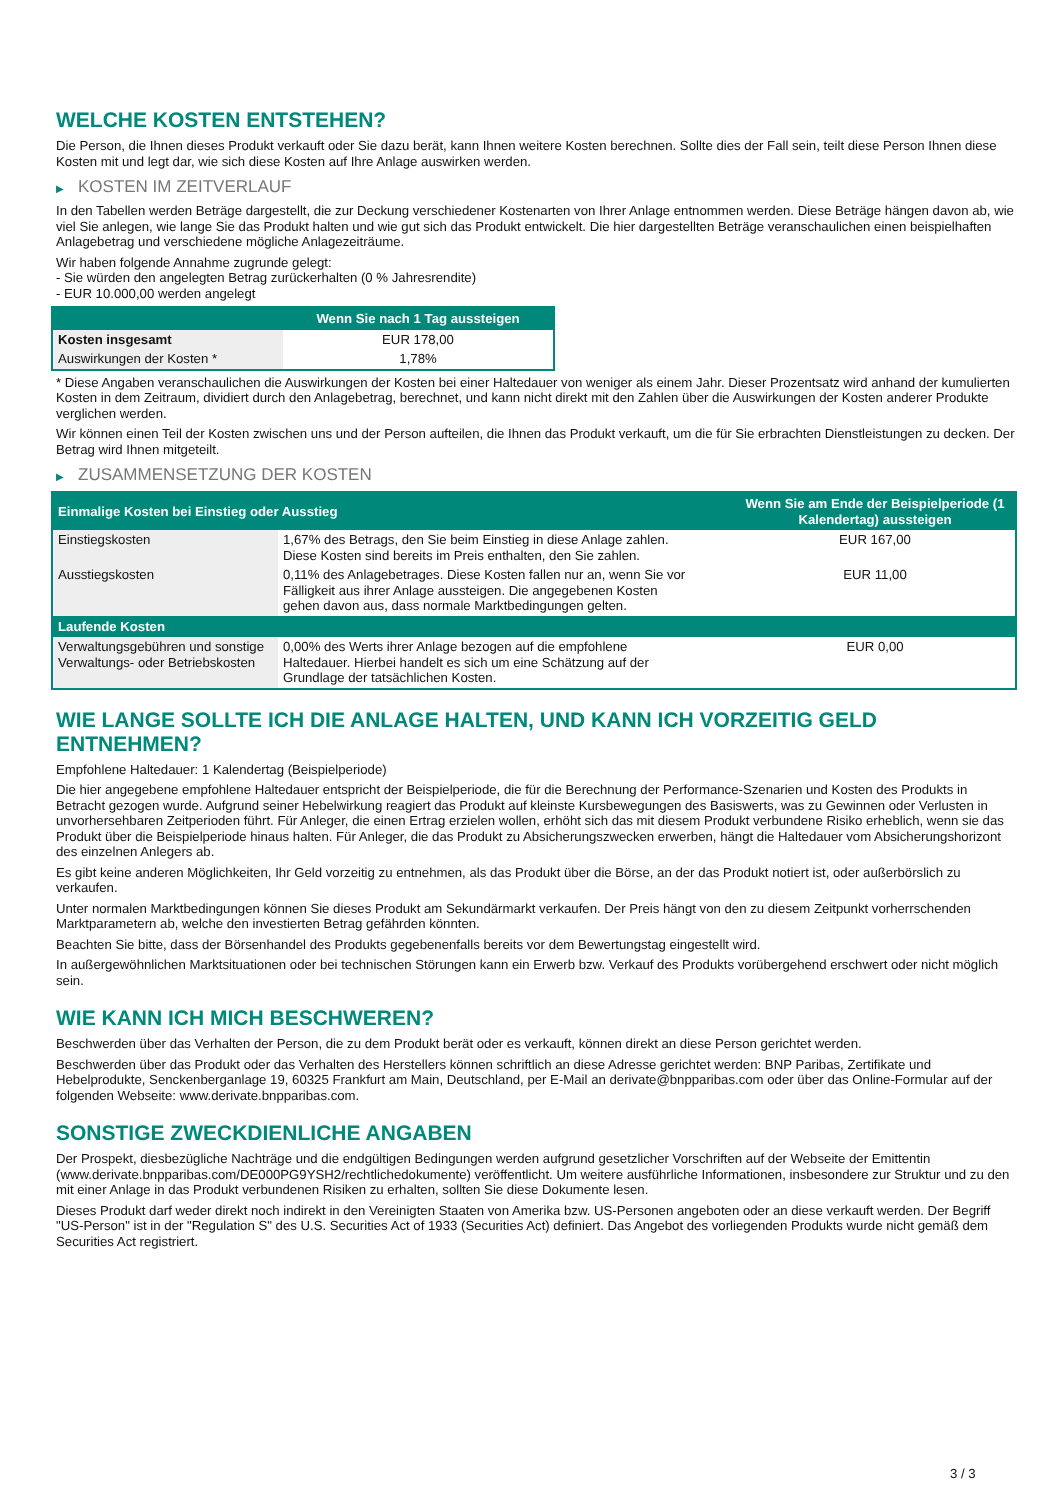WELCHE KOSTEN ENTSTEHEN?
Die Person, die Ihnen dieses Produkt verkauft oder Sie dazu berät, kann Ihnen weitere Kosten berechnen. Sollte dies der Fall sein, teilt diese Person Ihnen diese Kosten mit und legt dar, wie sich diese Kosten auf Ihre Anlage auswirken werden.
▶ KOSTEN IM ZEITVERLAUF
In den Tabellen werden Beträge dargestellt, die zur Deckung verschiedener Kostenarten von Ihrer Anlage entnommen werden. Diese Beträge hängen davon ab, wie viel Sie anlegen, wie lange Sie das Produkt halten und wie gut sich das Produkt entwickelt. Die hier dargestellten Beträge veranschaulichen einen beispielhaften Anlagebetrag und verschiedene mögliche Anlagezeiträume.
Wir haben folgende Annahme zugrunde gelegt:
- Sie würden den angelegten Betrag zurückerhalten (0 % Jahresrendite)
- EUR 10.000,00 werden angelegt
| | Wenn Sie nach 1 Tag aussteigen |
| --- | --- |
| Kosten insgesamt | EUR 178,00 |
| Auswirkungen der Kosten * | 1,78% |
* Diese Angaben veranschaulichen die Auswirkungen der Kosten bei einer Haltedauer von weniger als einem Jahr. Dieser Prozentsatz wird anhand der kumulierten Kosten in dem Zeitraum, dividiert durch den Anlagebetrag, berechnet, und kann nicht direkt mit den Zahlen über die Auswirkungen der Kosten anderer Produkte verglichen werden.
Wir können einen Teil der Kosten zwischen uns und der Person aufteilen, die Ihnen das Produkt verkauft, um die für Sie erbrachten Dienstleistungen zu decken. Der Betrag wird Ihnen mitgeteilt.
▶ ZUSAMMENSETZUNG DER KOSTEN
| Einmalige Kosten bei Einstieg oder Ausstieg | | Wenn Sie am Ende der Beispielperiode (1 Kalendertag) aussteigen |
| --- | --- | --- |
| Einstiegskosten | 1,67% des Betrags, den Sie beim Einstieg in diese Anlage zahlen. Diese Kosten sind bereits im Preis enthalten, den Sie zahlen. | EUR 167,00 |
| Ausstiegskosten | 0,11% des Anlagebetrages. Diese Kosten fallen nur an, wenn Sie vor Fälligkeit aus ihrer Anlage aussteigen. Die angegebenen Kosten gehen davon aus, dass normale Marktbedingungen gelten. | EUR 11,00 |
| Laufende Kosten | | |
| Verwaltungsgebühren und sonstige Verwaltungs- oder Betriebskosten | 0,00% des Werts ihrer Anlage bezogen auf die empfohlene Haltedauer. Hierbei handelt es sich um eine Schätzung auf der Grundlage der tatsächlichen Kosten. | EUR 0,00 |
WIE LANGE SOLLTE ICH DIE ANLAGE HALTEN, UND KANN ICH VORZEITIG GELD ENTNEHMEN?
Empfohlene Haltedauer: 1 Kalendertag (Beispielperiode)
Die hier angegebene empfohlene Haltedauer entspricht der Beispielperiode, die für die Berechnung der Performance-Szenarien und Kosten des Produkts in Betracht gezogen wurde. Aufgrund seiner Hebelwirkung reagiert das Produkt auf kleinste Kursbewegungen des Basiswerts, was zu Gewinnen oder Verlusten in unvorhersehbaren Zeitperioden führt. Für Anleger, die einen Ertrag erzielen wollen, erhöht sich das mit diesem Produkt verbundene Risiko erheblich, wenn sie das Produkt über die Beispielperiode hinaus halten. Für Anleger, die das Produkt zu Absicherungszwecken erwerben, hängt die Haltedauer vom Absicherungshorizont des einzelnen Anlegers ab.
Es gibt keine anderen Möglichkeiten, Ihr Geld vorzeitig zu entnehmen, als das Produkt über die Börse, an der das Produkt notiert ist, oder außerbörslich zu verkaufen.
Unter normalen Marktbedingungen können Sie dieses Produkt am Sekundärmarkt verkaufen. Der Preis hängt von den zu diesem Zeitpunkt vorherrschenden Marktparametern ab, welche den investierten Betrag gefährden könnten.
Beachten Sie bitte, dass der Börsenhandel des Produkts gegebenenfalls bereits vor dem Bewertungstag eingestellt wird.
In außergewöhnlichen Marktsituationen oder bei technischen Störungen kann ein Erwerb bzw. Verkauf des Produkts vorübergehend erschwert oder nicht möglich sein.
WIE KANN ICH MICH BESCHWEREN?
Beschwerden über das Verhalten der Person, die zu dem Produkt berät oder es verkauft, können direkt an diese Person gerichtet werden.
Beschwerden über das Produkt oder das Verhalten des Herstellers können schriftlich an diese Adresse gerichtet werden: BNP Paribas, Zertifikate und Hebelprodukte, Senckenberganlage 19, 60325 Frankfurt am Main, Deutschland, per E-Mail an derivate@bnpparibas.com oder über das Online-Formular auf der folgenden Webseite: www.derivate.bnpparibas.com.
SONSTIGE ZWECKDIENLICHE ANGABEN
Der Prospekt, diesbezügliche Nachträge und die endgültigen Bedingungen werden aufgrund gesetzlicher Vorschriften auf der Webseite der Emittentin (www.derivate.bnpparibas.com/DE000PG9YSH2/rechtlichedokumente) veröffentlicht. Um weitere ausführliche Informationen, insbesondere zur Struktur und zu den mit einer Anlage in das Produkt verbundenen Risiken zu erhalten, sollten Sie diese Dokumente lesen.
Dieses Produkt darf weder direkt noch indirekt in den Vereinigten Staaten von Amerika bzw. US-Personen angeboten oder an diese verkauft werden. Der Begriff "US-Person" ist in der "Regulation S" des U.S. Securities Act of 1933 (Securities Act) definiert. Das Angebot des vorliegenden Produkts wurde nicht gemäß dem Securities Act registriert.
3 / 3